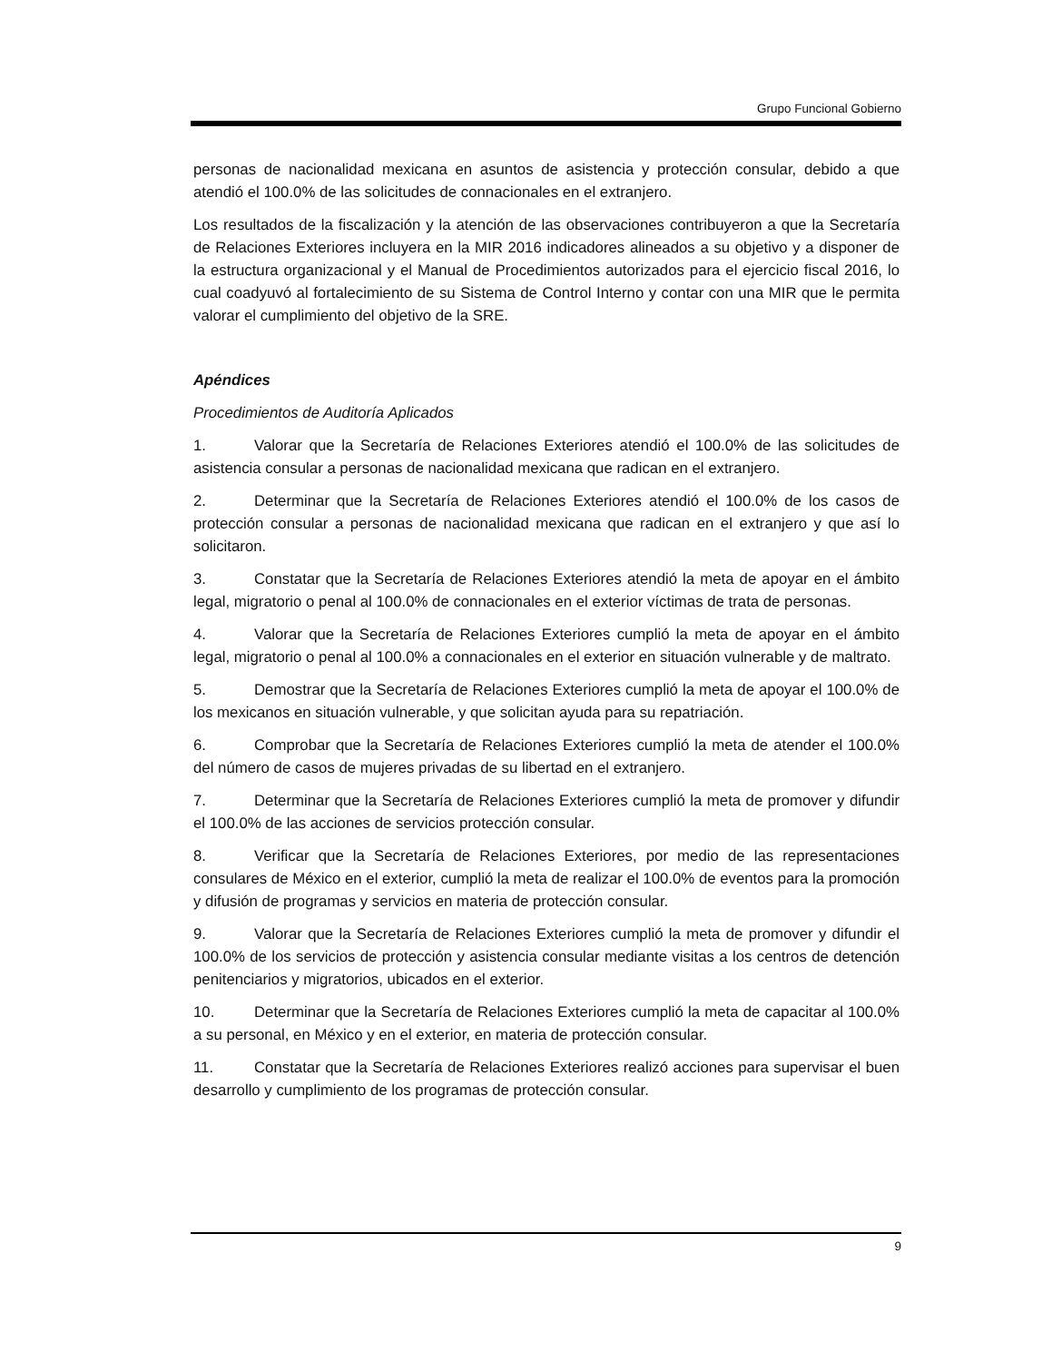Grupo Funcional Gobierno
personas de nacionalidad mexicana en asuntos de asistencia y protección consular, debido a que atendió el 100.0% de las solicitudes de connacionales en el extranjero.
Los resultados de la fiscalización y la atención de las observaciones contribuyeron a que la Secretaría de Relaciones Exteriores incluyera en la MIR 2016 indicadores alineados a su objetivo y a disponer de la estructura organizacional y el Manual de Procedimientos autorizados para el ejercicio fiscal 2016, lo cual coadyuvó al fortalecimiento de su Sistema de Control Interno y contar con una MIR que le permita valorar el cumplimiento del objetivo de la SRE.
Apéndices
Procedimientos de Auditoría Aplicados
1. Valorar que la Secretaría de Relaciones Exteriores atendió el 100.0% de las solicitudes de asistencia consular a personas de nacionalidad mexicana que radican en el extranjero.
2. Determinar que la Secretaría de Relaciones Exteriores atendió el 100.0% de los casos de protección consular a personas de nacionalidad mexicana que radican en el extranjero y que así lo solicitaron.
3. Constatar que la Secretaría de Relaciones Exteriores atendió la meta de apoyar en el ámbito legal, migratorio o penal al 100.0% de connacionales en el exterior víctimas de trata de personas.
4. Valorar que la Secretaría de Relaciones Exteriores cumplió la meta de apoyar en el ámbito legal, migratorio o penal al 100.0% a connacionales en el exterior en situación vulnerable y de maltrato.
5. Demostrar que la Secretaría de Relaciones Exteriores cumplió la meta de apoyar el 100.0% de los mexicanos en situación vulnerable, y que solicitan ayuda para su repatriación.
6. Comprobar que la Secretaría de Relaciones Exteriores cumplió la meta de atender el 100.0% del número de casos de mujeres privadas de su libertad en el extranjero.
7. Determinar que la Secretaría de Relaciones Exteriores cumplió la meta de promover y difundir el 100.0% de las acciones de servicios protección consular.
8. Verificar que la Secretaría de Relaciones Exteriores, por medio de las representaciones consulares de México en el exterior, cumplió la meta de realizar el 100.0% de eventos para la promoción y difusión de programas y servicios en materia de protección consular.
9. Valorar que la Secretaría de Relaciones Exteriores cumplió la meta de promover y difundir el 100.0% de los servicios de protección y asistencia consular mediante visitas a los centros de detención penitenciarios y migratorios, ubicados en el exterior.
10. Determinar que la Secretaría de Relaciones Exteriores cumplió la meta de capacitar al 100.0% a su personal, en México y en el exterior, en materia de protección consular.
11. Constatar que la Secretaría de Relaciones Exteriores realizó acciones para supervisar el buen desarrollo y cumplimiento de los programas de protección consular.
9